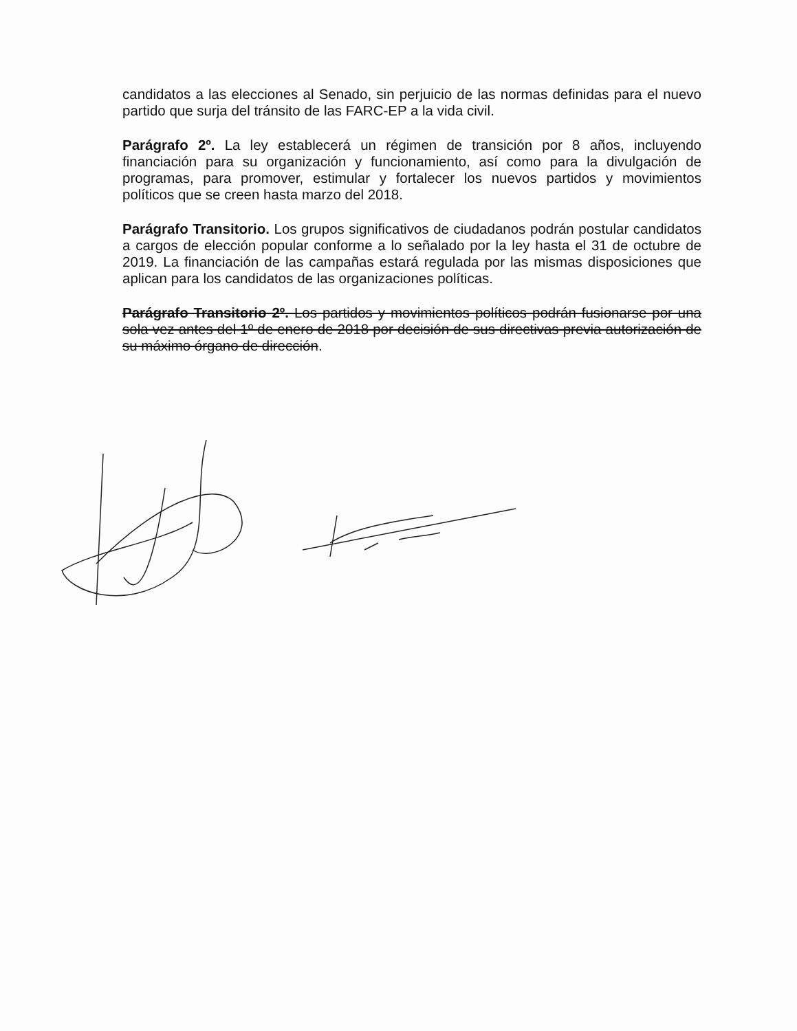candidatos a las elecciones al Senado, sin perjuicio de las normas definidas para el nuevo partido que surja del tránsito de las FARC-EP a la vida civil.
Parágrafo 2º. La ley establecerá un régimen de transición por 8 años, incluyendo financiación para su organización y funcionamiento, así como para la divulgación de programas, para promover, estimular y fortalecer los nuevos partidos y movimientos políticos que se creen hasta marzo del 2018.
Parágrafo Transitorio. Los grupos significativos de ciudadanos podrán postular candidatos a cargos de elección popular conforme a lo señalado por la ley hasta el 31 de octubre de 2019. La financiación de las campañas estará regulada por las mismas disposiciones que aplican para los candidatos de las organizaciones políticas.
Parágrafo Transitorio 2º. Los partidos y movimientos políticos podrán fusionarse por una sola vez antes del 1º de enero de 2018 por decisión de sus directivas previa autorización de su máximo órgano de dirección.